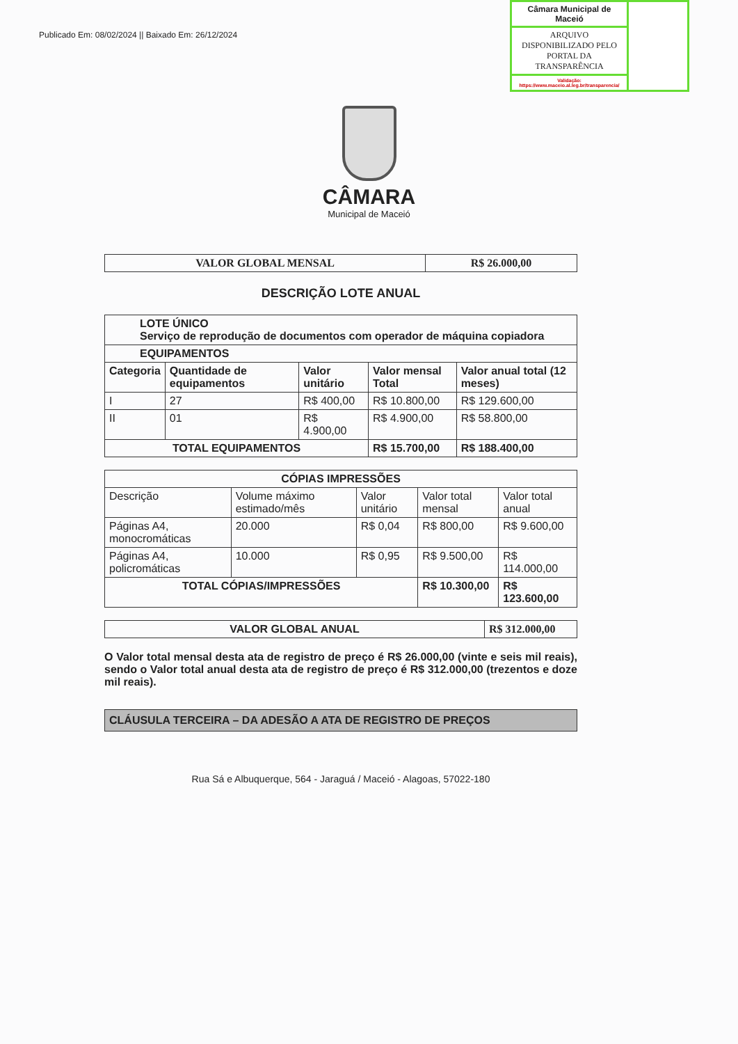Publicado Em: 08/02/2024 || Baixado Em: 26/12/2024
Câmara Municipal de Maceió
ARQUIVO DISPONIBILIZADO PELO PORTAL DA TRANSPARÊNCIA
Validação: https://www.maceio.al.leg.br/transparencia/
CÂMARA
Municipal de Maceió
| VALOR GLOBAL MENSAL | R$ 26.000,00 |
DESCRIÇÃO LOTE ANUAL
| LOTE ÚNICO Serviço de reprodução de documentos com operador de máquina copiadora | | | | |
| EQUIPAMENTOS | | | | |
| Categoria | Quantidade de equipamentos | Valor unitário | Valor mensal Total | Valor anual total (12 meses) |
| I | 27 | R$ 400,00 | R$ 10.800,00 | R$ 129.600,00 |
| II | 01 | R$ 4.900,00 | R$ 4.900,00 | R$ 58.800,00 |
| TOTAL EQUIPAMENTOS | | | R$ 15.700,00 | R$ 188.400,00 |
| CÓPIAS IMPRESSÕES | | | | |
| Descrição | Volume máximo estimado/mês | Valor unitário | Valor total mensal | Valor total anual |
| Páginas A4, monocromáticas | 20.000 | R$ 0,04 | R$ 800,00 | R$ 9.600,00 |
| Páginas A4, policromáticas | 10.000 | R$ 0,95 | R$ 9.500,00 | R$ 114.000,00 |
| TOTAL CÓPIAS/IMPRESSÕES | | | R$ 10.300,00 | R$ 123.600,00 |
| VALOR GLOBAL ANUAL | R$ 312.000,00 |
O Valor total mensal desta ata de registro de preço é R$ 26.000,00 (vinte e seis mil reais), sendo o Valor total anual desta ata de registro de preço é R$ 312.000,00 (trezentos e doze mil reais).
CLÁUSULA TERCEIRA – DA ADESÃO A ATA DE REGISTRO DE PREÇOS
Rua Sá e Albuquerque, 564 - Jaraguá / Maceió - Alagoas, 57022-180